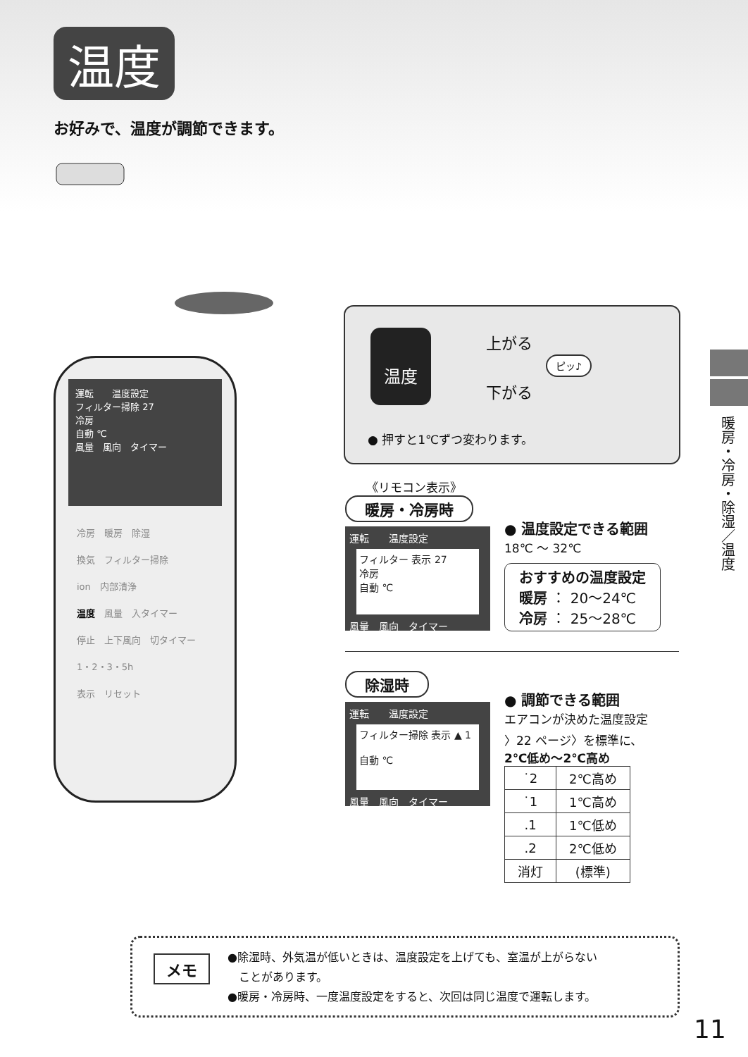温度
お好みで、温度が調節できます。
運転　　温度設定
フィルター掃除 27
冷房
自動 ℃
風量　風向　タイマー
冷房　暖房　除湿
換気　フィルター掃除
ion　内部清浄
温度　風量　入タイマー
停止　上下風向　切タイマー
1・2・3・5h
表示　リセット
温度 上がる
下がる
ピッ♪
● 押すと1℃ずつ変わります。
《リモコン表示》
暖房・冷房時
運転　　温度設定
フィルター 表示 27
冷房
自動 ℃
風量　風向　タイマー
● 温度設定できる範囲
18℃ ～ 32℃
おすすめの温度設定
暖房 ： 20～24℃
冷房 ： 25～28℃
除湿時
運転　　温度設定
フィルター掃除 表示 ▲ 1
自動 ℃
風量　風向　タイマー
● 調節できる範囲
エアコンが決めた温度設定
〉22 ページ〉を標準に、
2℃低め～2℃高め
| ˙2 | 2℃高め |
| ˙1 | 1℃高め |
| .1 | 1℃低め |
| .2 | 2℃低め |
| 消灯 | (標準) |
メモ
●除湿時、外気温が低いときは、温度設定を上げても、室温が上がらない
　ことがあります。
●暖房・冷房時、一度温度設定をすると、次回は同じ温度で運転します。
暖房・冷房・除湿／温度
11